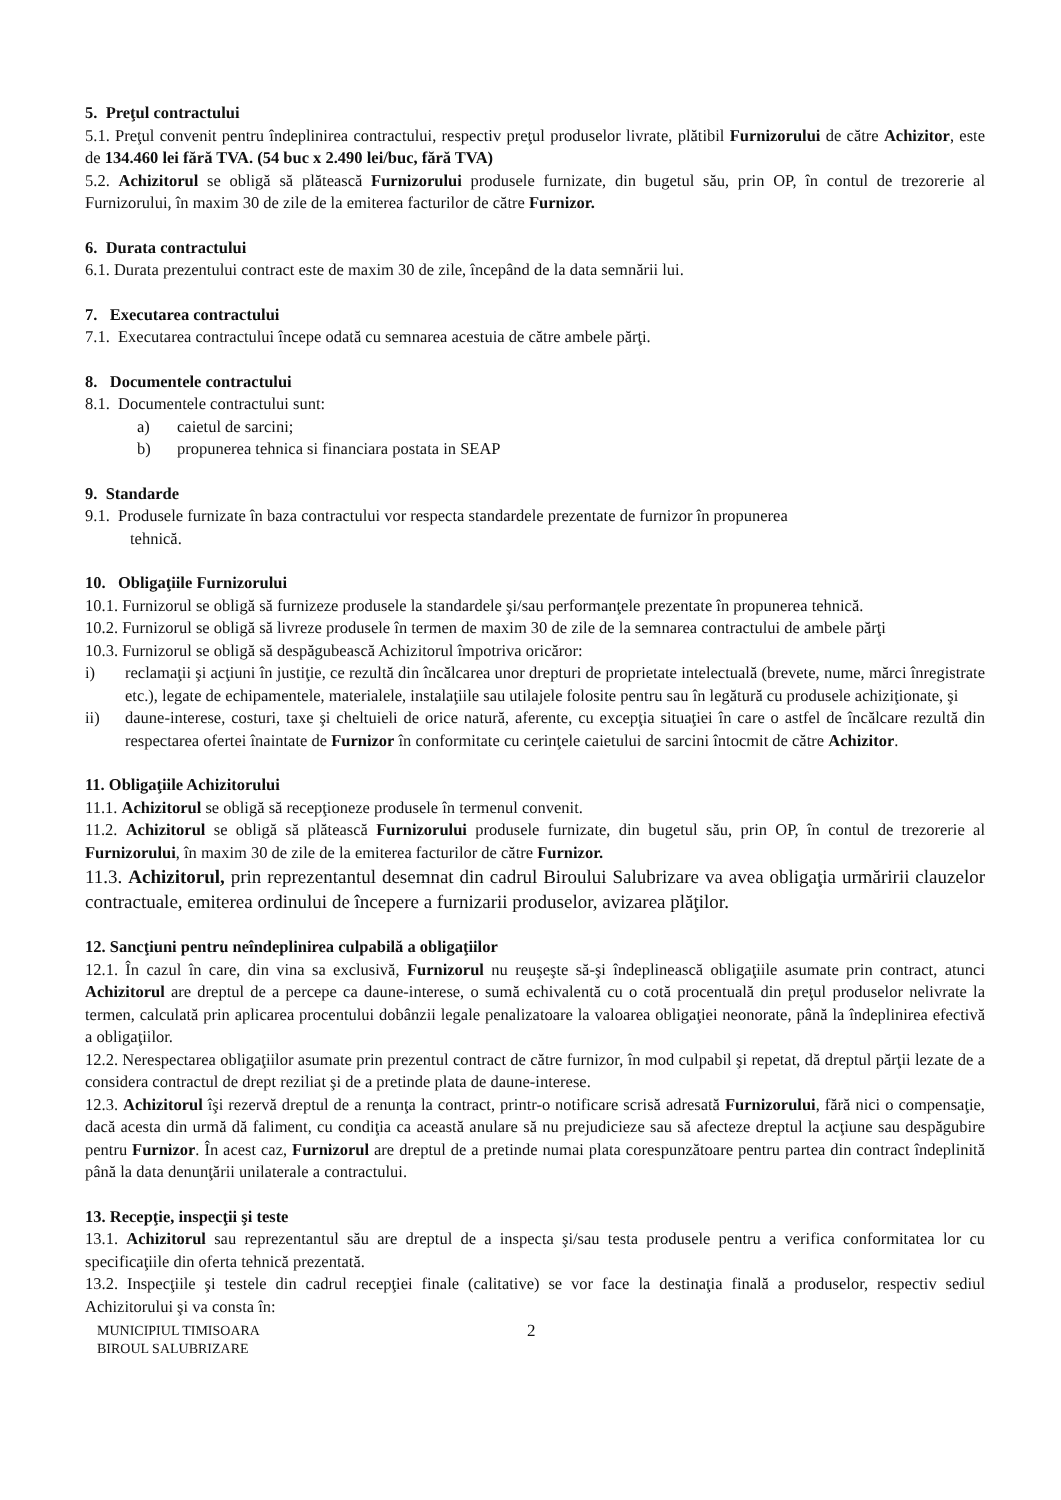5. Preţul contractului
5.1. Preţul convenit pentru îndeplinirea contractului, respectiv preţul produselor livrate, plătibil Furnizorului de către Achizitor, este de 134.460 lei fără TVA. (54 buc x 2.490 lei/buc, fără TVA)
5.2. Achizitorul se obligă să plătească Furnizorului produsele furnizate, din bugetul său, prin OP, în contul de trezorerie al Furnizorului, în maxim 30 de zile de la emiterea facturilor de către Furnizor.
6. Durata contractului
6.1. Durata prezentului contract este de maxim 30 de zile, începând de la data semnării lui.
7. Executarea contractului
7.1. Executarea contractului începe odată cu semnarea acestuia de către ambele părţi.
8. Documentele contractului
8.1. Documentele contractului sunt:
a) caietul de sarcini;
b) propunerea tehnica si financiara postata in SEAP
9. Standarde
9.1. Produsele furnizate în baza contractului vor respecta standardele prezentate de furnizor în propunerea
tehnică.
10. Obligaţiile Furnizorului
10.1. Furnizorul se obligă să furnizeze produsele la standardele şi/sau performanţele prezentate în propunerea tehnică.
10.2. Furnizorul se obligă să livreze produsele în termen de maxim 30 de zile de la semnarea contractului de ambele părţi
10.3. Furnizorul se obligă să despăgubească Achizitorul împotriva oricăror:
i) reclamaţii şi acţiuni în justiţie, ce rezultă din încălcarea unor drepturi de proprietate intelectuală (brevete, nume, mărci înregistrate etc.), legate de echipamentele, materialele, instalaţiile sau utilajele folosite pentru sau în legătură cu produsele achiziţionate, şi
ii) daune-interese, costuri, taxe şi cheltuieli de orice natură, aferente, cu excepţia situaţiei în care o astfel de încălcare rezultă din respectarea ofertei înaintate de Furnizor în conformitate cu cerinţele caietului de sarcini întocmit de către Achizitor.
11. Obligaţiile Achizitorului
11.1. Achizitorul se obligă să recepţioneze produsele în termenul convenit.
11.2. Achizitorul se obligă să plătească Furnizorului produsele furnizate, din bugetul său, prin OP, în contul de trezorerie al Furnizorului, în maxim 30 de zile de la emiterea facturilor de către Furnizor.
11.3. Achizitorul, prin reprezentantul desemnat din cadrul Biroului Salubrizare va avea obligaţia urmăririi clauzelor contractuale, emiterea ordinului de începere a furnizarii produselor, avizarea plăţilor.
12. Sancţiuni pentru neîndeplinirea culpabilă a obligaţiilor
12.1. În cazul în care, din vina sa exclusivă, Furnizorul nu reuşeşte să-şi îndeplinească obligaţiile asumate prin contract, atunci Achizitorul are dreptul de a percepe ca daune-interese, o sumă echivalentă cu o cotă procentuală din preţul produselor nelivrate la termen, calculată prin aplicarea procentului dobânzii legale penalizatoare la valoarea obligaţiei neonorate, până la îndeplinirea efectivă a obligaţiilor.
12.2. Nerespectarea obligaţiilor asumate prin prezentul contract de către furnizor, în mod culpabil şi repetat, dă dreptul părţii lezate de a considera contractul de drept reziliat şi de a pretinde plata de daune-interese.
12.3. Achizitorul îşi rezervă dreptul de a renunţa la contract, printr-o notificare scrisă adresată Furnizorului, fără nici o compensaţie, dacă acesta din urmă dă faliment, cu condiţia ca această anulare să nu prejudicieze sau să afecteze dreptul la acţiune sau despăgubire pentru Furnizor. În acest caz, Furnizorul are dreptul de a pretinde numai plata corespunzătoare pentru partea din contract îndeplinită până la data denunţării unilaterale a contractului.
13. Recepţie, inspecţii şi teste
13.1. Achizitorul sau reprezentantul său are dreptul de a inspecta şi/sau testa produsele pentru a verifica conformitatea lor cu specificaţiile din oferta tehnică prezentată.
13.2. Inspecţiile şi testele din cadrul recepţiei finale (calitative) se vor face la destinaţia finală a produselor, respectiv sediul Achizitorului şi va consta în:
MUNICIPIUL TIMISOARA
BIROUL SALUBRIZARE
2